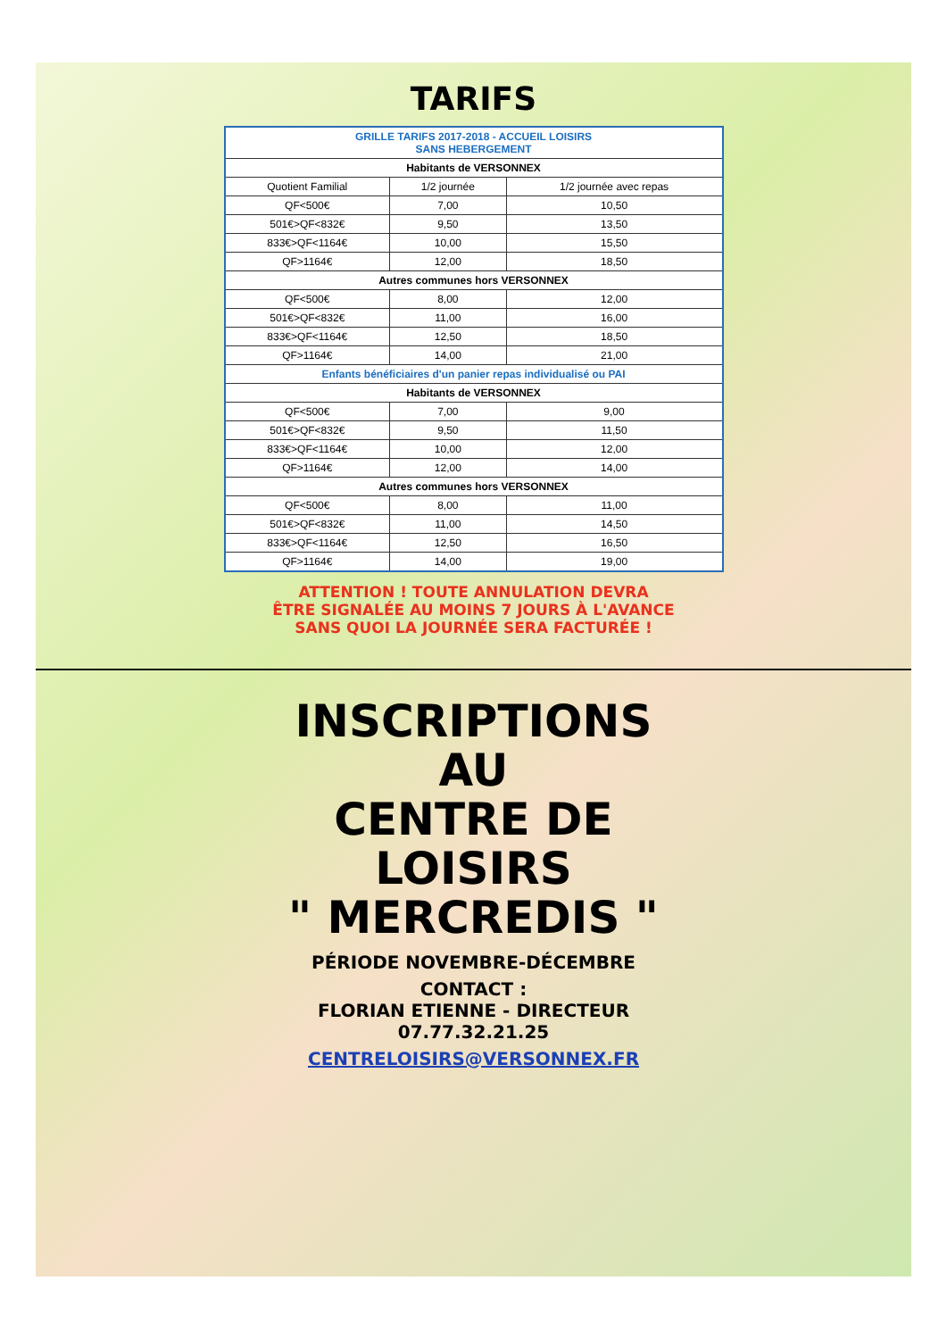TARIFS
| GRILLE TARIFS 2017-2018 - ACCUEIL LOISIRS SANS HEBERGEMENT | | |
| --- | --- | --- |
| Habitants de VERSONNEX | | |
| Quotient Familial | 1/2 journée | 1/2 journée avec repas |
| QF<500€ | 7,00 | 10,50 |
| 501€>QF<832€ | 9,50 | 13,50 |
| 833€>QF<1164€ | 10,00 | 15,50 |
| QF>1164€ | 12,00 | 18,50 |
| Autres communes hors VERSONNEX | | |
| QF<500€ | 8,00 | 12,00 |
| 501€>QF<832€ | 11,00 | 16,00 |
| 833€>QF<1164€ | 12,50 | 18,50 |
| QF>1164€ | 14,00 | 21,00 |
| Enfants bénéficiaires d'un panier repas individualisé ou PAI | | |
| Habitants de VERSONNEX | | |
| QF<500€ | 7,00 | 9,00 |
| 501€>QF<832€ | 9,50 | 11,50 |
| 833€>QF<1164€ | 10,00 | 12,00 |
| QF>1164€ | 12,00 | 14,00 |
| Autres communes hors VERSONNEX | | |
| QF<500€ | 8,00 | 11,00 |
| 501€>QF<832€ | 11,00 | 14,50 |
| 833€>QF<1164€ | 12,50 | 16,50 |
| QF>1164€ | 14,00 | 19,00 |
ATTENTION ! TOUTE ANNULATION DEVRA
ÊTRE SIGNALÉE AU MOINS 7 JOURS À L'AVANCE
SANS QUOI LA JOURNÉE SERA FACTURÉE !
INSCRIPTIONS
AU
CENTRE DE
LOISIRS
" MERCREDIS "
PÉRIODE NOVEMBRE-DÉCEMBRE
CONTACT :
FLORIAN ETIENNE - DIRECTEUR
07.77.32.21.25
CENTRELOISIRS@VERSONNEX.FR